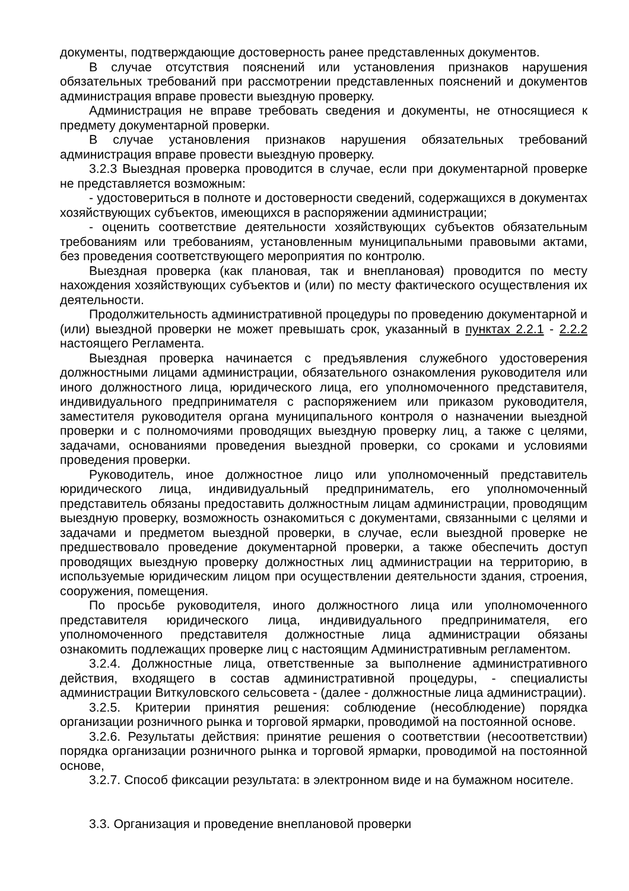документы, подтверждающие достоверность ранее представленных документов.
В случае отсутствия пояснений или установления признаков нарушения обязательных требований при рассмотрении представленных пояснений и документов администрация вправе провести выездную проверку.
Администрация не вправе требовать сведения и документы, не относящиеся к предмету документарной проверки.
В случае установления признаков нарушения обязательных требований администрация вправе провести выездную проверку.
3.2.3 Выездная проверка проводится в случае, если при документарной проверке не представляется возможным:
- удостовериться в полноте и достоверности сведений, содержащихся в документах хозяйствующих субъектов, имеющихся в распоряжении администрации;
- оценить соответствие деятельности хозяйствующих субъектов обязательным требованиям или требованиям, установленным муниципальными правовыми актами, без проведения соответствующего мероприятия по контролю.
Выездная проверка (как плановая, так и внеплановая) проводится по месту нахождения хозяйствующих субъектов и (или) по месту фактического осуществления их деятельности.
Продолжительность административной процедуры по проведению документарной и (или) выездной проверки не может превышать срок, указанный в пунктах 2.2.1 - 2.2.2 настоящего Регламента.
Выездная проверка начинается с предъявления служебного удостоверения должностными лицами администрации, обязательного ознакомления руководителя или иного должностного лица, юридического лица, его уполномоченного представителя, индивидуального предпринимателя с распоряжением или приказом руководителя, заместителя руководителя органа муниципального контроля о назначении выездной проверки и с полномочиями проводящих выездную проверку лиц, а также с целями, задачами, основаниями проведения выездной проверки, со сроками и условиями проведения проверки.
Руководитель, иное должностное лицо или уполномоченный представитель юридического лица, индивидуальный предприниматель, его уполномоченный представитель обязаны предоставить должностным лицам администрации, проводящим выездную проверку, возможность ознакомиться с документами, связанными с целями и задачами и предметом выездной проверки, в случае, если выездной проверке не предшествовало проведение документарной проверки, а также обеспечить доступ проводящих выездную проверку должностных лиц администрации на территорию, в используемые юридическим лицом при осуществлении деятельности здания, строения, сооружения, помещения.
По просьбе руководителя, иного должностного лица или уполномоченного представителя юридического лица, индивидуального предпринимателя, его уполномоченного представителя должностные лица администрации обязаны ознакомить подлежащих проверке лиц с настоящим Административным регламентом.
3.2.4. Должностные лица, ответственные за выполнение административного действия, входящего в состав административной процедуры, - специалисты администрации Виткуловского сельсовета - (далее - должностные лица администрации).
3.2.5. Критерии принятия решения: соблюдение (несоблюдение) порядка организации розничного рынка и торговой ярмарки, проводимой на постоянной основе.
3.2.6. Результаты действия: принятие решения о соответствии (несоответствии) порядка организации розничного рынка и торговой ярмарки, проводимой на постоянной основе,
3.2.7. Способ фиксации результата: в электронном виде и на бумажном носителе.
3.3. Организация и проведение внеплановой проверки